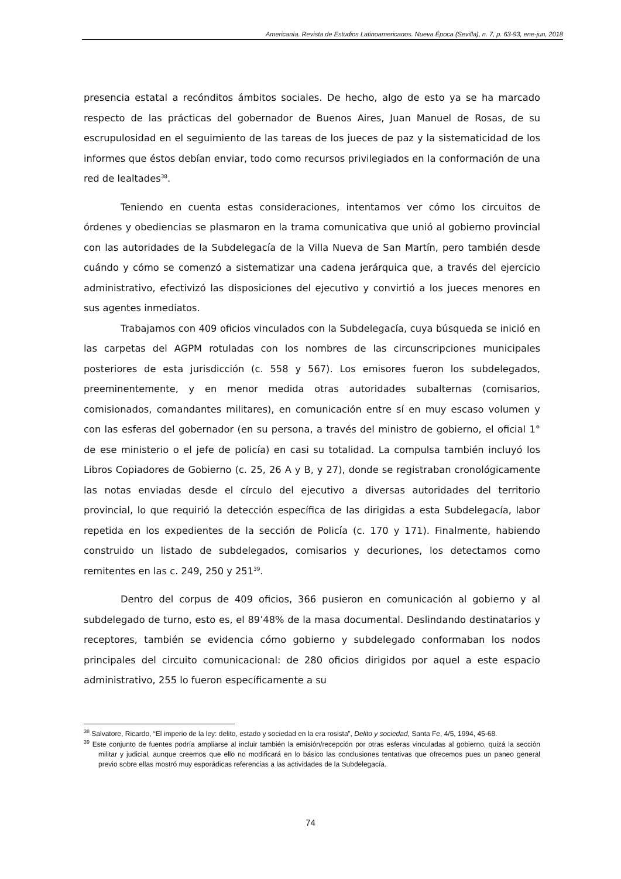Americanía. Revista de Estudios Latinoamericanos. Nueva Época (Sevilla), n. 7, p. 63-93, ene-jun, 2018
presencia estatal a recónditos ámbitos sociales. De hecho, algo de esto ya se ha marcado respecto de las prácticas del gobernador de Buenos Aires, Juan Manuel de Rosas, de su escrupulosidad en el seguimiento de las tareas de los jueces de paz y la sistematicidad de los informes que éstos debían enviar, todo como recursos privilegiados en la conformación de una red de lealtades<sup>38</sup>.
Teniendo en cuenta estas consideraciones, intentamos ver cómo los circuitos de órdenes y obediencias se plasmaron en la trama comunicativa que unió al gobierno provincial con las autoridades de la Subdelegacía de la Villa Nueva de San Martín, pero también desde cuándo y cómo se comenzó a sistematizar una cadena jerárquica que, a través del ejercicio administrativo, efectivizó las disposiciones del ejecutivo y convirtió a los jueces menores en sus agentes inmediatos.
Trabajamos con 409 oficios vinculados con la Subdelegacía, cuya búsqueda se inició en las carpetas del AGPM rotuladas con los nombres de las circunscripciones municipales posteriores de esta jurisdicción (c. 558 y 567). Los emisores fueron los subdelegados, preeminentemente, y en menor medida otras autoridades subalternas (comisarios, comisionados, comandantes militares), en comunicación entre sí en muy escaso volumen y con las esferas del gobernador (en su persona, a través del ministro de gobierno, el oficial 1° de ese ministerio o el jefe de policía) en casi su totalidad. La compulsa también incluyó los Libros Copiadores de Gobierno (c. 25, 26 A y B, y 27), donde se registraban cronológicamente las notas enviadas desde el círculo del ejecutivo a diversas autoridades del territorio provincial, lo que requirió la detección específica de las dirigidas a esta Subdelegacía, labor repetida en los expedientes de la sección de Policía (c. 170 y 171). Finalmente, habiendo construido un listado de subdelegados, comisarios y decuriones, los detectamos como remitentes en las c. 249, 250 y 251<sup>39</sup>.
Dentro del corpus de 409 oficios, 366 pusieron en comunicación al gobierno y al subdelegado de turno, esto es, el 89’48% de la masa documental. Deslindando destinatarios y receptores, también se evidencia cómo gobierno y subdelegado conformaban los nodos principales del circuito comunicacional: de 280 oficios dirigidos por aquel a este espacio administrativo, 255 lo fueron específicamente a su
<sup>38</sup> Salvatore, Ricardo, “El imperio de la ley: delito, estado y sociedad en la era rosista”, Delito y sociedad, Santa Fe, 4/5, 1994, 45-68.
<sup>39</sup> Este conjunto de fuentes podría ampliarse al incluir también la emisión/recepción por otras esferas vinculadas al gobierno, quizá la sección militar y judicial, aunque creemos que ello no modificará en lo básico las conclusiones tentativas que ofrecemos pues un paneo general previo sobre ellas mostró muy esporádicas referencias a las actividades de la Subdelegacía.
74